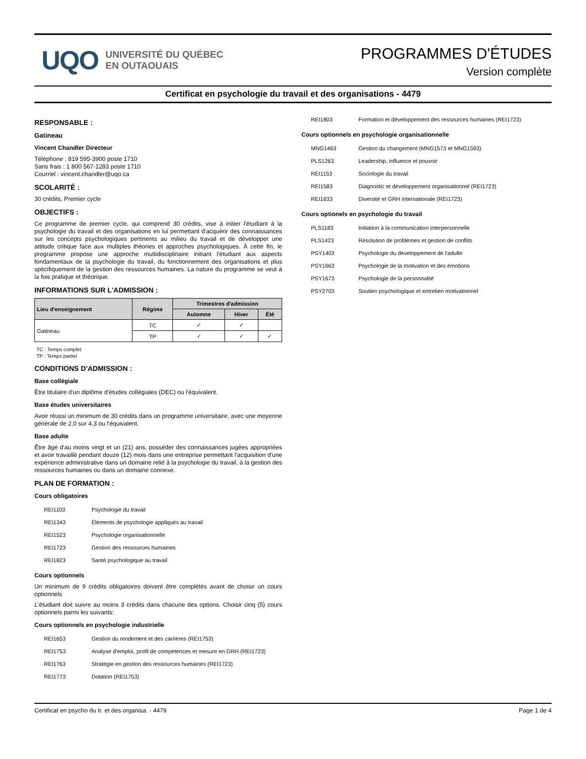UQO
UNIVERSITÉ DU QUÉBEC
EN OUTAOUAIS
PROGRAMMES D'ÉTUDES
Version complète
Certificat en psychologie du travail et des organisations - 4479
RESPONSABLE :
Gatineau
Vincent Chandler Directeur
Téléphone : 819 595-3900 poste 1710
Sans frais : 1 800 567-1283 poste 1710
Courriel : vincent.chandler@uqo.ca
SCOLARITÉ :
30 crédits, Premier cycle
OBJECTIFS :
Ce programme de premier cycle, qui comprend 30 crédits, vise à initier l'étudiant à la psychologie du travail et des organisations en lui permettant d'acquérir des connaissances sur les concepts psychologiques pertinents au milieu du travail et de développer une attitude critique face aux multiples théories et approches psychologiques. À cette fin, le programme propose une approche multidisciplinaire initiant l'étudiant aux aspects fondamentaux de la psychologie du travail, du fonctionnement des organisations et plus spécifiquement de la gestion des ressources humaines. La nature du programme se veut à la fois pratique et théorique.
INFORMATIONS SUR L'ADMISSION :
| Lieu d'enseignement | Régime | Trimestres d'admission | | |
| --- | --- | --- | --- | --- |
| | | Automne | Hiver | Été |
| Gatineau | TC | ✓ | ✓ | |
| | TP | ✓ | ✓ | ✓ |
TC : Temps complet
TP : Temps partiel
CONDITIONS D'ADMISSION :
Base collégiale
Être titulaire d'un diplôme d'études collégiales (DEC) ou l'équivalent.
Base études universitaires
Avoir réussi un minimum de 30 crédits dans un programme universitaire, avec une moyenne générale de 2,0 sur 4,3 ou l'équivalent.
Base adulte
Être âgé d'au moins vingt et un (21) ans, posséder des connaissances jugées appropriées et avoir travaillé pendant douze (12) mois dans une entreprise permettant l'acquisition d'une expérience administrative dans un domaine relié à la psychologie du travail, à la gestion des ressources humaines ou dans un domaine connexe.
PLAN DE FORMATION :
Cours obligatoires
REI1103 Psychologie du travail
REI1343 Éléments de psychologie appliqués au travail
REI1523 Psychologie organisationnelle
REI1723 Gestion des ressources humaines
REI1823 Santé psychologique au travail
Cours optionnels
Un minimum de 9 crédits obligatoires doivent être complétés avant de choisir un cours optionnels
L'étudiant doit suivre au moins 3 crédits dans chacune des options. Choisir cinq (5) cours optionnels parmi les suivants:
Cours optionnels en psychologie industrielle
REI1653 Gestion du rendement et des carrières (REI1753)
REI1753 Analyse d'emploi, profil de compétences et mesure en GRH (REI1723)
REI1763 Stratégie en gestion des ressources humaines (REI1723)
REI1773 Dotation (REI1753)
REI1803 Formation et développement des ressources humaines (REI1723)
Cours optionnels en psychologie organisationnelle
MNG1463 Gestion du changement (MNG1573 et MNG1593)
PLS1263 Leadership, influence et pouvoir
REI1153 Sociologie du travail
REI1583 Diagnostic et développement organisationnel (REI1723)
REI1633 Diversité et GRH internationale (REI1723)
Cours optionels en psychologie du travail
PLS1183 Initiation à la communication interpersonnelle
PLS1423 Résolution de problèmes et gestion de conflits
PSY1403 Psychologie du développement de l'adulte
PSY1663 Psychologie de la motivation et des émotions
PSY1673 Psychologie de la personnalité
PSY2703 Soutien psychologique et entretien motivationnel
Certificat en psycho du tr. et des organisa. - 4479 Page 1 de 4